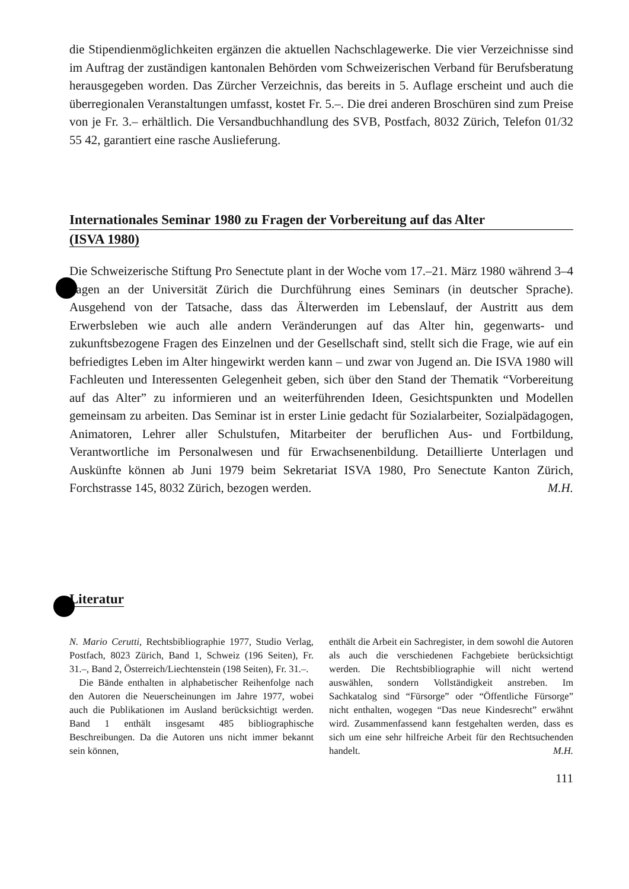die Stipendienmöglichkeiten ergänzen die aktuellen Nachschlagewerke. Die vier Verzeichnisse sind im Auftrag der zuständigen kantonalen Behörden vom Schweizerischen Verband für Berufsberatung herausgegeben worden. Das Zürcher Verzeichnis, das bereits in 5. Auflage erscheint und auch die überregionalen Veranstaltungen umfasst, kostet Fr. 5.–. Die drei anderen Broschüren sind zum Preise von je Fr. 3.– erhältlich. Die Versandbuchhandlung des SVB, Postfach, 8032 Zürich, Telefon 01/32 55 42, garantiert eine rasche Auslieferung.
Internationales Seminar 1980 zu Fragen der Vorbereitung auf das Alter
(ISVA 1980)
Die Schweizerische Stiftung Pro Senectute plant in der Woche vom 17.–21. März 1980 während 3–4 Tagen an der Universität Zürich die Durchführung eines Seminars (in deutscher Sprache). Ausgehend von der Tatsache, dass das Älterwerden im Lebenslauf, der Austritt aus dem Erwerbsleben wie auch alle andern Veränderungen auf das Alter hin, gegenwarts- und zukunftsbezogene Fragen des Einzelnen und der Gesellschaft sind, stellt sich die Frage, wie auf ein befriedigtes Leben im Alter hingewirkt werden kann – und zwar von Jugend an. Die ISVA 1980 will Fachleuten und Interessenten Gelegenheit geben, sich über den Stand der Thematik “Vorbereitung auf das Alter” zu informieren und an weiterführenden Ideen, Gesichtspunkten und Modellen gemeinsam zu arbeiten. Das Seminar ist in erster Linie gedacht für Sozialarbeiter, Sozialpädagogen, Animatoren, Lehrer aller Schulstufen, Mitarbeiter der beruflichen Aus- und Fortbildung, Verantwortliche im Personalwesen und für Erwachsenenbildung. Detaillierte Unterlagen und Auskünfte können ab Juni 1979 beim Sekretariat ISVA 1980, Pro Senectute Kanton Zürich, Forchstrasse 145, 8032 Zürich, bezogen werden. M.H.
Literatur
N. Mario Cerutti, Rechtsbibliographie 1977, Studio Verlag, Postfach, 8023 Zürich, Band 1, Schweiz (196 Seiten), Fr. 31.–, Band 2, Österreich/Liechtenstein (198 Seiten), Fr. 31.–.
 Die Bände enthalten in alphabetischer Reihenfolge nach den Autoren die Neuerscheinungen im Jahre 1977, wobei auch die Publikationen im Ausland berücksichtigt werden. Band 1 enthält insgesamt 485 bibliographische Beschreibungen. Da die Autoren uns nicht immer bekannt sein können,
enthält die Arbeit ein Sachregister, in dem sowohl die Autoren als auch die verschiedenen Fachgebiete berücksichtigt werden. Die Rechtsbibliographie will nicht wertend auswählen, sondern Vollständigkeit anstreben. Im Sachkatalog sind “Fürsorge” oder “Öffentliche Fürsorge” nicht enthalten, wogegen “Das neue Kindesrecht” erwähnt wird. Zusammenfassend kann festgehalten werden, dass es sich um eine sehr hilfreiche Arbeit für den Rechtsuchenden handelt. M.H.
111